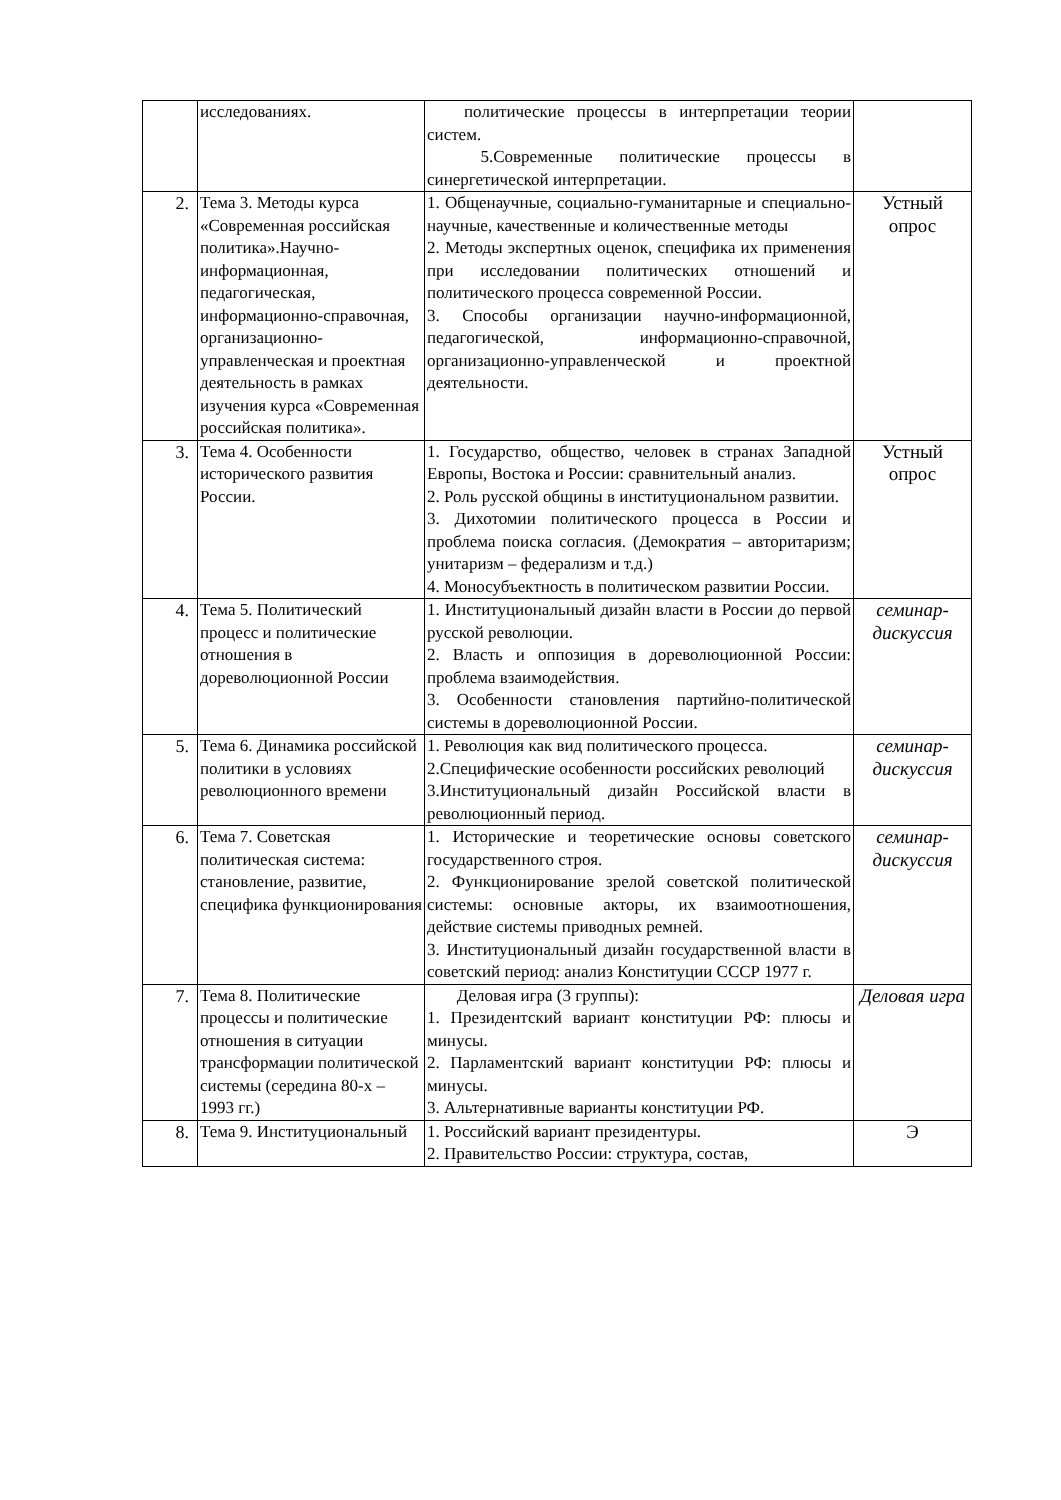| | исследованиях. | политические процессы в интерпретации теории систем. 5.Современные политические процессы в синергетической интерпретации. | |
| 2. | Тема 3. Методы курса «Современная российская политика».Научно-информационная, педагогическая, информационно-справочная, организационно-управленческая и проектная деятельность в рамках изучения курса «Современная российская политика». | 1. Общенаучные, социально-гуманитарные и специально-научные, качественные и количественные методы 2. Методы экспертных оценок, специфика их применения при исследовании политических отношений и политического процесса современной России. 3. Способы организации научно-информационной, педагогической, информационно-справочной, организационно-управленческой и проектной деятельности. | Устный опрос |
| 3. | Тема 4. Особенности исторического развития России. | 1. Государство, общество, человек в странах Западной Европы, Востока и России: сравнительный анализ. 2. Роль русской общины в институциональном развитии. 3. Дихотомии политического процесса в России и проблема поиска согласия. (Демократия – авторитаризм; унитаризм – федерализм и т.д.) 4. Моносубъектность в политическом развитии России. | Устный опрос |
| 4. | Тема 5. Политический процесс и политические отношения в дореволюционной России | 1. Институциональный дизайн власти в России до первой русской революции. 2. Власть и оппозиция в дореволюционной России: проблема взаимодействия. 3. Особенности становления партийно-политической системы в дореволюционной России. | семинар-дискуссия |
| 5. | Тема 6. Динамика российской политики в условиях революционного времени | 1. Революция как вид политического процесса. 2.Специфические особенности российских революций 3.Институциональный дизайн Российской власти в революционный период. | семинар-дискуссия |
| 6. | Тема 7. Советская политическая система: становление, развитие, специфика функционирования | 1. Исторические и теоретические основы советского государственного строя. 2. Функционирование зрелой советской политической системы: основные акторы, их взаимоотношения, действие системы приводных ремней. 3. Институциональный дизайн государственной власти в советский период: анализ Конституции СССР 1977 г. | семинар-дискуссия |
| 7. | Тема 8. Политические процессы и политические отношения в ситуации трансформации политической системы (середина 80-х – 1993 гг.) | Деловая игра (3 группы): 1. Президентский вариант конституции РФ: плюсы и минусы. 2. Парламентский вариант конституции РФ: плюсы и минусы. 3. Альтернативные варианты конституции РФ. | Деловая игра |
| 8. | Тема 9. Институциональный | 1. Российский вариант президентуры. 2. Правительство России: структура, состав, | Э |